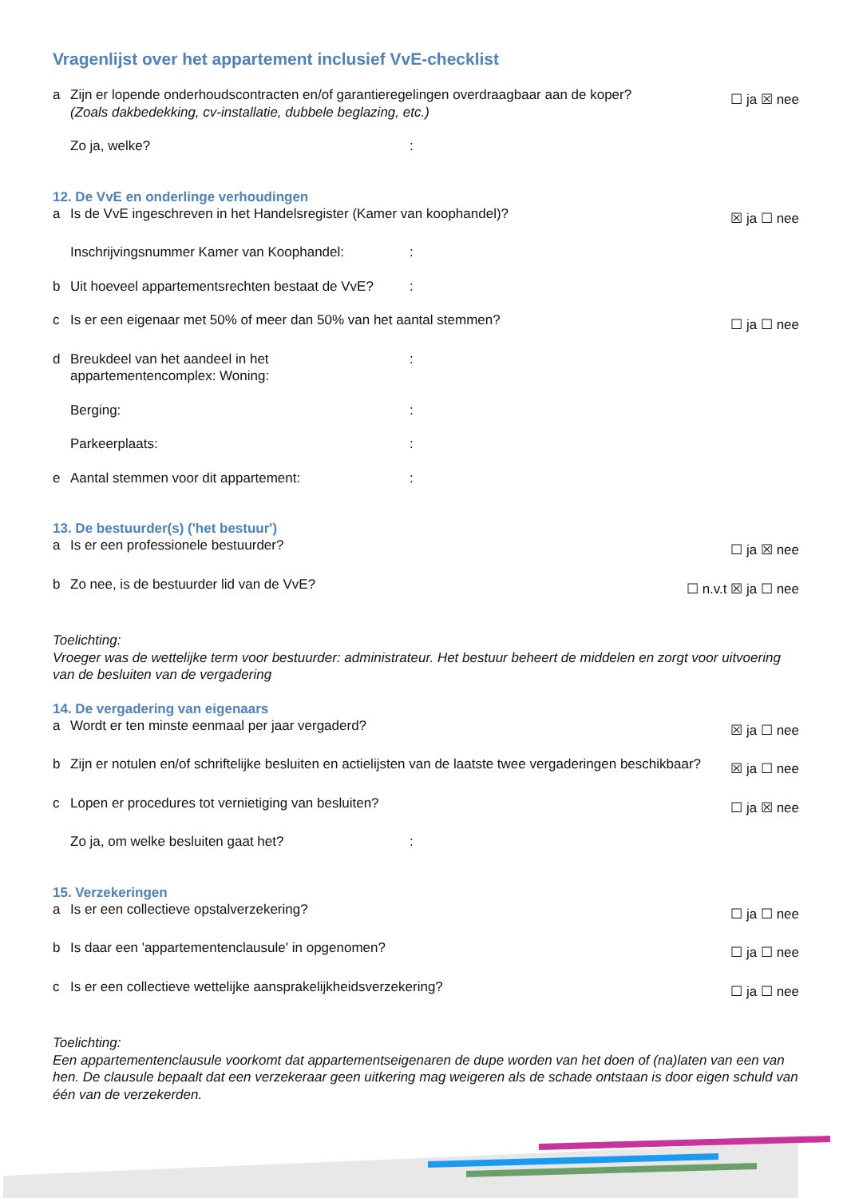Vragenlijst over het appartement inclusief VvE-checklist
a Zijn er lopende onderhoudscontracten en/of garantieregelingen overdraagbaar aan de koper?
(Zoals dakbedekking, cv-installatie, dubbele beglazing, etc.) ☐ ja ☒ nee
Zo ja, welke?:
12. De VvE en onderlinge verhoudingen
a Is de VvE ingeschreven in het Handelsregister (Kamer van koophandel)? ☒ ja ☐ nee
Inschrijvingsnummer Kamer van Koophandel::
b Uit hoeveel appartementsrechten bestaat de VvE?:
c Is er een eigenaar met 50% of meer dan 50% van het aantal stemmen? ☐ ja ☐ nee
d Breukdeel van het aandeel in het appartementencomplex: Woning::
Berging::
Parkeerplaats::
e Aantal stemmen voor dit appartement::
13. De bestuurder(s) ('het bestuur')
a Is er een professionele bestuurder? ☐ ja ☒ nee
b Zo nee, is de bestuurder lid van de VvE? ☐ n.v.t ☒ ja ☐ nee
Toelichting:
Vroeger was de wettelijke term voor bestuurder: administrateur. Het bestuur beheert de middelen en zorgt voor uitvoering van de besluiten van de vergadering
14. De vergadering van eigenaars
a Wordt er ten minste eenmaal per jaar vergaderd? ☒ ja ☐ nee
b Zijn er notulen en/of schriftelijke besluiten en actielijsten van de laatste twee vergaderingen beschikbaar? ☒ ja ☐ nee
c Lopen er procedures tot vernietiging van besluiten? ☐ ja ☒ nee
Zo ja, om welke besluiten gaat het?:
15. Verzekeringen
a Is er een collectieve opstalverzekering? ☐ ja ☐ nee
b Is daar een 'appartementenclausule' in opgenomen? ☐ ja ☐ nee
c Is er een collectieve wettelijke aansprakelijkheidsverzekering? ☐ ja ☐ nee
Toelichting:
Een appartementenclausule voorkomt dat appartementseigenaren de dupe worden van het doen of (na)laten van een van hen. De clausule bepaalt dat een verzekeraar geen uitkering mag weigeren als de schade ontstaan is door eigen schuld van één van de verzekerden.